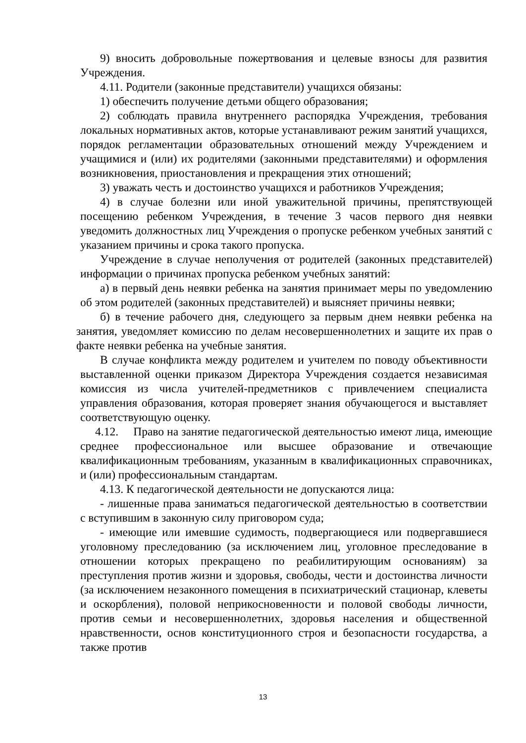9) вносить добровольные пожертвования и целевые взносы для развития Учреждения.
4.11. Родители (законные представители) учащихся обязаны:
1) обеспечить получение детьми общего образования;
2) соблюдать правила внутреннего распорядка Учреждения, требования локальных нормативных актов, которые устанавливают режим занятий учащихся, порядок регламентации образовательных отношений между Учреждением и учащимися и (или) их родителями (законными представителями) и оформления возникновения, приостановления и прекращения этих отношений;
3) уважать честь и достоинство учащихся и работников Учреждения;
4) в случае болезни или иной уважительной причины, препятствующей посещению ребенком Учреждения, в течение 3 часов первого дня неявки уведомить должностных лиц Учреждения о пропуске ребенком учебных занятий с указанием причины и срока такого пропуска.
Учреждение в случае неполучения от родителей (законных представителей) информации о причинах пропуска ребенком учебных занятий:
а) в первый день неявки ребенка на занятия принимает меры по уведомлению об этом родителей (законных представителей) и выясняет причины неявки;
б) в течение рабочего дня, следующего за первым днем неявки ребенка на занятия, уведомляет комиссию по делам несовершеннолетних и защите их прав о факте неявки ребенка на учебные занятия.
В случае конфликта между родителем и учителем по поводу объективности выставленной оценки приказом Директора Учреждения создается независимая комиссия из числа учителей-предметников с привлечением специалиста управления образования, которая проверяет знания обучающегося и выставляет соответствующую оценку.
4.12. Право на занятие педагогической деятельностью имеют лица, имеющие среднее профессиональное или высшее образование и отвечающие квалификационным требованиям, указанным в квалификационных справочниках, и (или) профессиональным стандартам.
4.13. К педагогической деятельности не допускаются лица:
- лишенные права заниматься педагогической деятельностью в соответствии с вступившим в законную силу приговором суда;
- имеющие или имевшие судимость, подвергающиеся или подвергавшиеся уголовному преследованию (за исключением лиц, уголовное преследование в отношении которых прекращено по реабилитирующим основаниям) за преступления против жизни и здоровья, свободы, чести и достоинства личности (за исключением незаконного помещения в психиатрический стационар, клеветы и оскорбления), половой неприкосновенности и половой свободы личности, против семьи и несовершеннолетних, здоровья населения и общественной нравственности, основ конституционного строя и безопасности государства, а также против
13